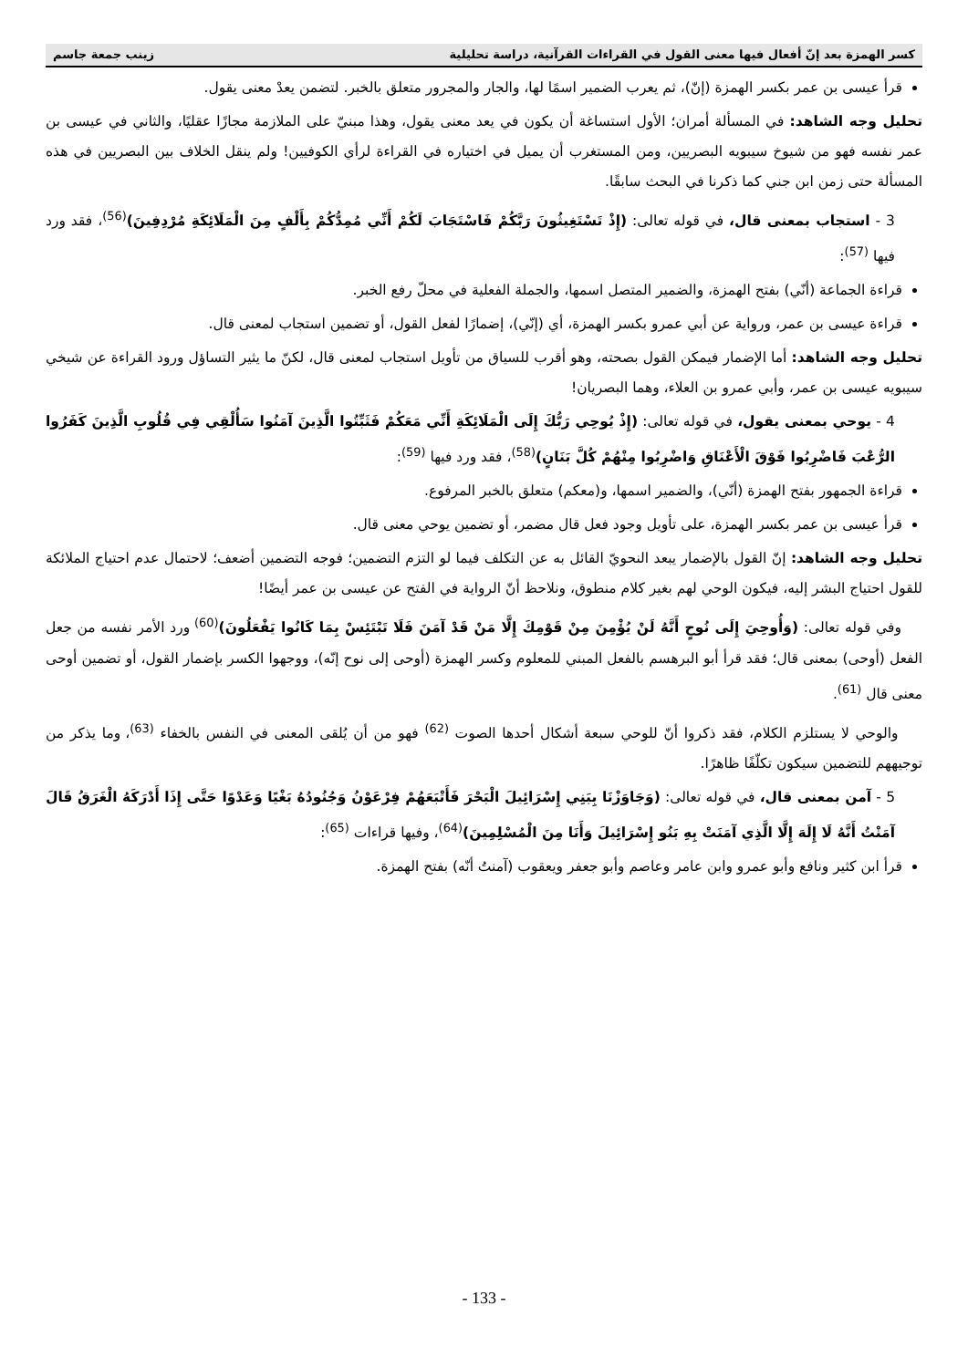كسر الهمزة بعد إنّ أفعال فيها معنى القول في القراءات القرآنية، دراسة تحليلية زينب جمعة جاسم
قرأ عيسى بن عمر بكسر الهمزة (إنّ)، ثم يعرب الضمير اسمًا لها، والجار والمجرور متعلق بالخبر. لتضمن يعدْ معنى يقول.
تحليل وجه الشاهد: في المسألة أمران؛ الأول استساغة أن يكون في يعد معنى يقول، وهذا مبنيّ على الملازمة مجازًا عقليًا، والثاني في عيسى بن عمر نفسه فهو من شيوخ سيبويه البصريين، ومن المستغرب أن يميل في اختياره في القراءة لرأي الكوفيين! ولم ينقل الخلاف بين البصريين في هذه المسألة حتى زمن ابن جني كما ذكرنا في البحث سابقًا.
3 - استجاب بمعنى قال، في قوله تعالى: (إِذْ تَسْتَغِيثُونَ رَبَّكُمْ فَاسْتَجَابَ لَكُمْ أَنِّي مُمِدُّكُمْ بِأَلْفٍ مِنَ الْمَلَائِكَةِ مُرْدِفِينَ)<sup>(56)</sup>، فقد ورد فيها <sup>(57)</sup>:
قراءة الجماعة (أنّي) بفتح الهمزة، والضمير المتصل اسمها، والجملة الفعلية في محلّ رفع الخبر.
قراءة عيسى بن عمر، ورواية عن أبي عمرو بكسر الهمزة، أي (إنّي)، إضمارًا لفعل القول، أو تضمين استجاب لمعنى قال.
تحليل وجه الشاهد: أما الإضمار فيمكن القول بصحته، وهو أقرب للسياق من تأويل استجاب لمعنى قال، لكنّ ما يثير التساؤل ورود القراءة عن شيخي سيبويه عيسى بن عمر، وأبي عمرو بن العلاء، وهما البصريان!
4 - يوحي بمعنى يقول، في قوله تعالى: (إِذْ يُوحِي رَبُّكَ إِلَى الْمَلَائِكَةِ أَنِّي مَعَكُمْ فَثَبِّتُوا الَّذِينَ آمَنُوا سَأُلْقِي فِي قُلُوبِ الَّذِينَ كَفَرُوا الرُّعْبَ فَاضْرِبُوا فَوْقَ الْأَعْنَاقِ وَاضْرِبُوا مِنْهُمْ كُلَّ بَنَانٍ)<sup>(58)</sup>، فقد ورد فيها <sup>(59)</sup>:
قراءة الجمهور بفتح الهمزة (أنّي)، والضمير اسمها، و(معكم) متعلق بالخبر المرفوع.
قرأ عيسى بن عمر بكسر الهمزة، على تأويل وجود فعل قال مضمر، أو تضمين يوحي معنى قال.
تحليل وجه الشاهد: إنّ القول بالإضمار يبعد النحويّ القائل به عن التكلف فيما لو التزم التضمين؛ فوجه التضمين أضعف؛ لاحتمال عدم احتياج الملائكة للقول احتياج البشر إليه، فيكون الوحي لهم بغير كلام منطوق، ونلاحظ أنّ الرواية في الفتح عن عيسى بن عمر أيضًا!
وفي قوله تعالى: (وَأُوحِيَ إِلَى نُوحٍ أَنَّهُ لَنْ يُؤْمِنَ مِنْ قَوْمِكَ إِلَّا مَنْ قَدْ آمَنَ فَلَا تَبْتَئِسْ بِمَا كَانُوا يَفْعَلُونَ)<sup>(60)</sup> ورد الأمر نفسه من جعل الفعل (أوحى) بمعنى قال؛ فقد قرأ أبو البرهسم بالفعل المبني للمعلوم وكسر الهمزة (أوحى إلى نوح إنّه)، ووجهوا الكسر بإضمار القول، أو تضمين أوحى معنى قال <sup>(61)</sup>.
والوحي لا يستلزم الكلام، فقد ذكروا أنّ للوحي سبعة أشكال أحدها الصوت <sup>(62)</sup> فهو من أن يُلقى المعنى في النفس بالخفاء <sup>(63)</sup>، وما يذكر من توجيههم للتضمين سيكون تكلّفًا ظاهرًا.
5 - آمن بمعنى قال، في قوله تعالى: (وَجَاوَزْنَا بِبَنِي إِسْرَائِيلَ الْبَحْرَ فَأَتْبَعَهُمْ فِرْعَوْنُ وَجُنُودُهُ بَغْيًا وَعَدْوًا حَتَّى إِذَا أَدْرَكَهُ الْغَرَقُ قَالَ آمَنْتُ أَنَّهُ لَا إِلَهَ إِلَّا الَّذِي آمَنَتْ بِهِ بَنُو إِسْرَائِيلَ وَأَنَا مِنَ الْمُسْلِمِينَ)<sup>(64)</sup>، وفيها قراءات <sup>(65)</sup>:
قرأ ابن كثير ونافع وأبو عمرو وابن عامر وعاصم وأبو جعفر ويعقوب (آمنتُ أنّه) بفتح الهمزة.
- 133 -